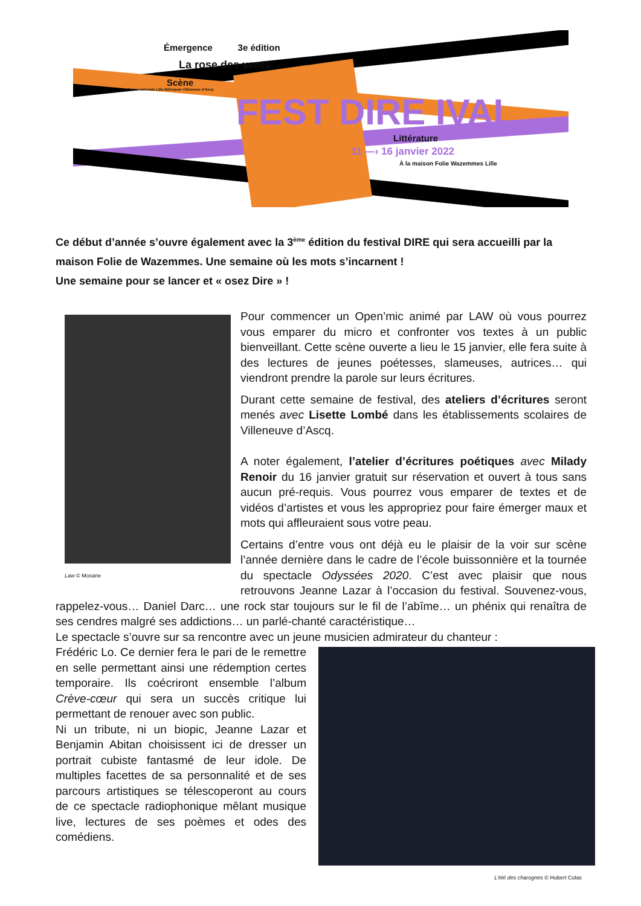Émergence 3e édition
La rose des vents
Scène
Scène nationale Lille Métropole Villeneuve d'Ascq
FEST DIRE IVAL
Littérature
11 —› 16 janvier 2022
À la maison Folie Wazemmes Lille
Ce début d’année s’ouvre également avec la 3<sup>ème</sup> édition du festival DIRE qui sera accueilli par la maison Folie de Wazemmes. Une semaine où les mots s’incarnent !
Une semaine pour se lancer et « osez Dire » !
Law © Mosane
Pour commencer un Open’mic animé par LAW où vous pourrez vous emparer du micro et confronter vos textes à un public bienveillant. Cette scène ouverte a lieu le 15 janvier, elle fera suite à des lectures de jeunes poétesses, slameuses, autrices… qui viendront prendre la parole sur leurs écritures.
Durant cette semaine de festival, des ateliers d’écritures seront menés avec Lisette Lombé dans les établissements scolaires de Villeneuve d’Ascq.
A noter également, l’atelier d’écritures poétiques avec Milady Renoir du 16 janvier gratuit sur réservation et ouvert à tous sans aucun pré-requis. Vous pourrez vous emparer de textes et de vidéos d’artistes et vous les appropriez pour faire émerger maux et mots qui affleuraient sous votre peau.
Certains d’entre vous ont déjà eu le plaisir de la voir sur scène l’année dernière dans le cadre de l’école buissonnière et la tournée du spectacle Odyssées 2020. C’est avec plaisir que nous retrouvons Jeanne Lazar à l’occasion du festival. Souvenez-vous, rappelez-vous… Daniel Darc… une rock star toujours sur le fil de l’abîme… un phénix qui renaîtra de ses cendres malgré ses addictions… un parlé-chanté caractéristique…
Le spectacle s’ouvre sur sa rencontre avec un jeune musicien admirateur du chanteur :
L’été des charognes © Hubert Colas
Frédéric Lo. Ce dernier fera le pari de le remettre en selle permettant ainsi une rédemption certes temporaire. Ils coécriront ensemble l’album Crève-cœur qui sera un succès critique lui permettant de renouer avec son public.
Ni un tribute, ni un biopic, Jeanne Lazar et Benjamin Abitan choisissent ici de dresser un portrait cubiste fantasmé de leur idole. De multiples facettes de sa personnalité et de ses parcours artistiques se télescoperont au cours de ce spectacle radiophonique mêlant musique live, lectures de ses poèmes et odes des comédiens.